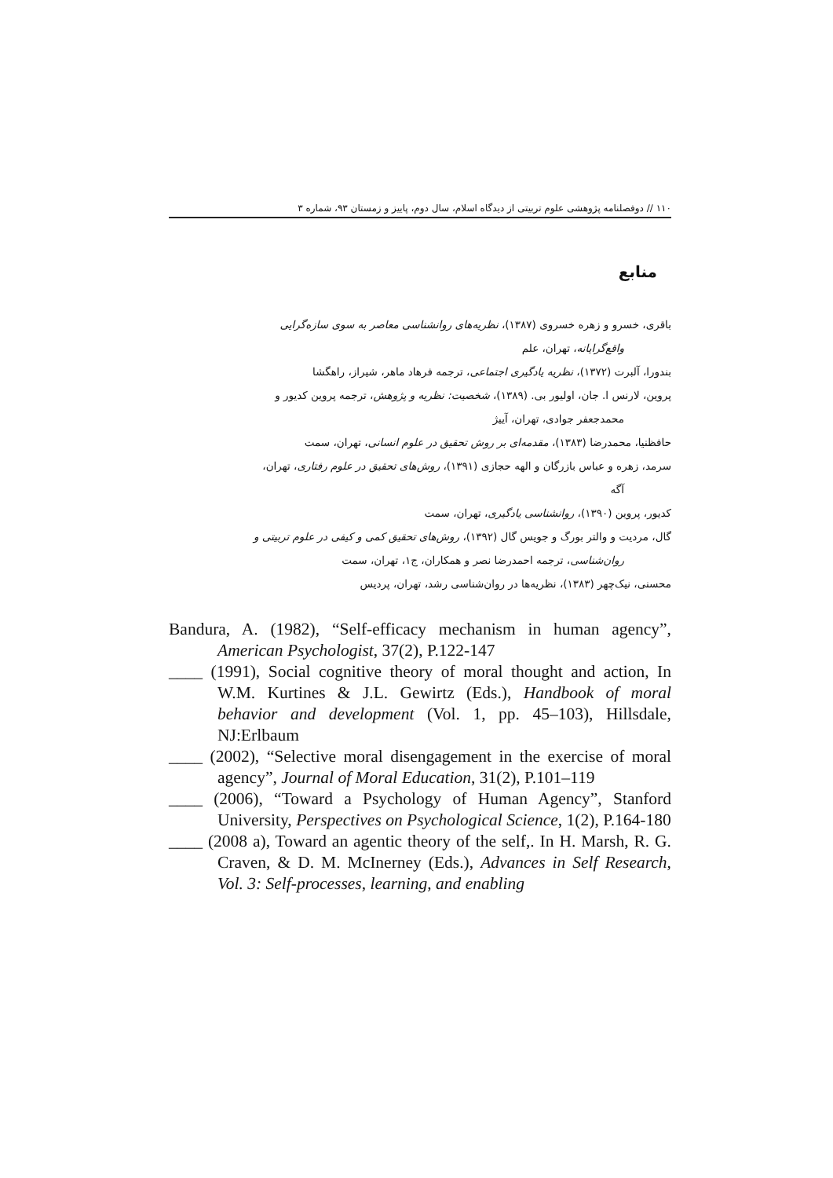۱۱۰ // دوفصلنامه پژوهشی علوم تربیتی از دیدگاه اسلام، سال دوم، پاییز و زمستان ۹۳، شماره ۳
منابع
باقری، خسرو و زهره خسروی (۱۳۸۷)، نظریه‌های روانشناسی معاصر به سوی سازه‌گرایی
واقع‌گرایانه، تهران، علم
بندورا، آلبرت (۱۳۷۲)، نظریه یادگیری اجتماعی، ترجمه فرهاد ماهر، شیراز، راهگشا
پروین، لارنس ا. جان، اولیور بی. (۱۳۸۹)، شخصیت: نظریه و پژوهش، ترجمه پروین کدیور و
محمدجعفر جوادی، تهران، آییژ
حافظنیا، محمدرضا (۱۳۸۳)، مقدمه‌ای بر روش تحقیق در علوم انسانی، تهران، سمت
سرمد، زهره و عباس بازرگان و الهه حجازی (۱۳۹۱)، روش‌های تحقیق در علوم رفتاری، تهران،
آگه
کدیور، پروین (۱۳۹۰)، روانشناسی یادگیری، تهران، سمت
گال، مردیت و والتر بورگ و جویس گال (۱۳۹۲)، روش‌های تحقیق کمی و کیفی در علوم تربیتی و
روان‌شناسی، ترجمه احمدرضا نصر و همکاران، ج۱، تهران، سمت
محسنی، نیک‌چهر (۱۳۸۳)، نظریه‌ها در روان‌شناسی رشد، تهران، پردیس
Bandura, A. (1982), “Self-efficacy mechanism in human agency”, American Psychologist, 37(2), P.122-147
____ (1991), Social cognitive theory of moral thought and action, In W.M. Kurtines & J.L. Gewirtz (Eds.), Handbook of moral behavior and development (Vol. 1, pp. 45–103), Hillsdale, NJ:Erlbaum
____ (2002), “Selective moral disengagement in the exercise of moral agency”, Journal of Moral Education, 31(2), P.101–119
____ (2006), “Toward a Psychology of Human Agency”, Stanford University, Perspectives on Psychological Science, 1(2), P.164-180
____ (2008 a), Toward an agentic theory of the self,. In H. Marsh, R. G. Craven, & D. M. McInerney (Eds.), Advances in Self Research, Vol. 3: Self-processes, learning, and enabling